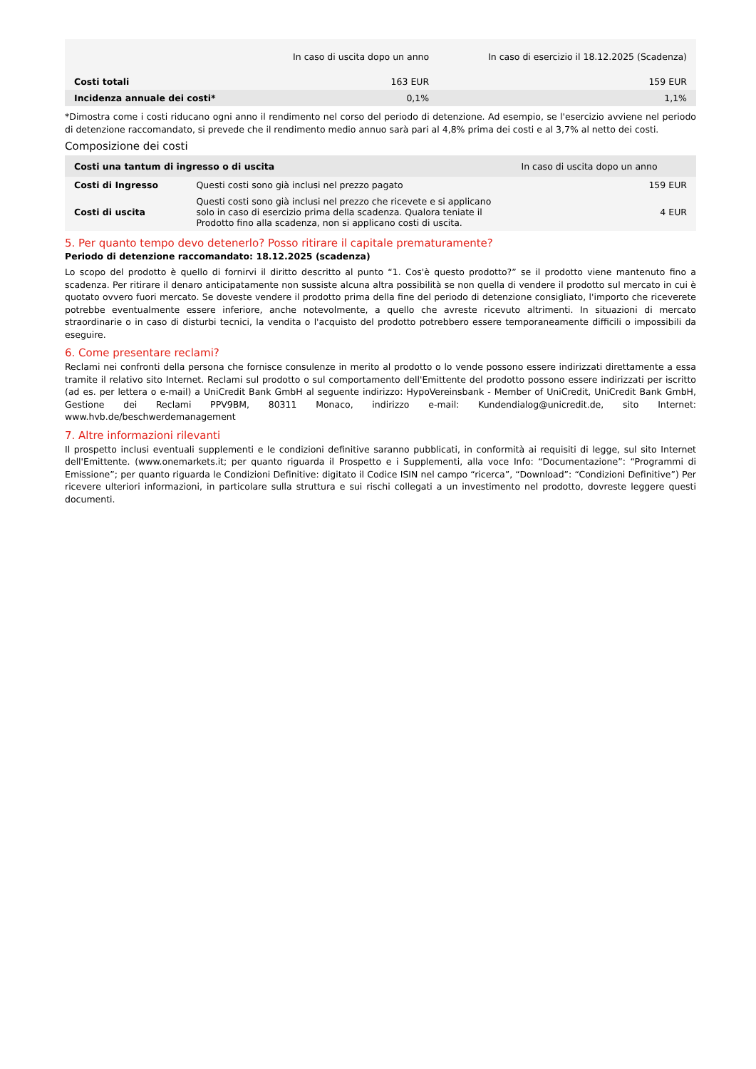| | In caso di uscita dopo un anno | In caso di esercizio il 18.12.2025 (Scadenza) |
| --- | --- | --- |
| Costi totali | 163 EUR | 159 EUR |
| Incidenza annuale dei costi* | 0,1% | 1,1% |
*Dimostra come i costi riducano ogni anno il rendimento nel corso del periodo di detenzione. Ad esempio, se l'esercizio avviene nel periodo di detenzione raccomandato, si prevede che il rendimento medio annuo sarà pari al 4,8% prima dei costi e al 3,7% al netto dei costi.
Composizione dei costi
| Costi una tantum di ingresso o di uscita | | In caso di uscita dopo un anno |
| --- | --- | --- |
| Costi di Ingresso | Questi costi sono già inclusi nel prezzo pagato | 159 EUR |
| Costi di uscita | Questi costi sono già inclusi nel prezzo che ricevete e si applicano solo in caso di esercizio prima della scadenza. Qualora teniate il Prodotto fino alla scadenza, non si applicano costi di uscita. | 4 EUR |
5. Per quanto tempo devo detenerlo? Posso ritirare il capitale prematuramente?
Periodo di detenzione raccomandato: 18.12.2025 (scadenza)
Lo scopo del prodotto è quello di fornirvi il diritto descritto al punto “1. Cos'è questo prodotto?” se il prodotto viene mantenuto fino a scadenza. Per ritirare il denaro anticipatamente non sussiste alcuna altra possibilità se non quella di vendere il prodotto sul mercato in cui è quotato ovvero fuori mercato. Se doveste vendere il prodotto prima della fine del periodo di detenzione consigliato, l'importo che riceverete potrebbe eventualmente essere inferiore, anche notevolmente, a quello che avreste ricevuto altrimenti. In situazioni di mercato straordinarie o in caso di disturbi tecnici, la vendita o l'acquisto del prodotto potrebbero essere temporaneamente difficili o impossibili da eseguire.
6. Come presentare reclami?
Reclami nei confronti della persona che fornisce consulenze in merito al prodotto o lo vende possono essere indirizzati direttamente a essa tramite il relativo sito Internet. Reclami sul prodotto o sul comportamento dell'Emittente del prodotto possono essere indirizzati per iscritto (ad es. per lettera o e-mail) a UniCredit Bank GmbH al seguente indirizzo: HypoVereinsbank - Member of UniCredit, UniCredit Bank GmbH, Gestione dei Reclami PPV9BM, 80311 Monaco, indirizzo e-mail: Kundendialog@unicredit.de, sito Internet: www.hvb.de/beschwerdemanagement
7. Altre informazioni rilevanti
Il prospetto inclusi eventuali supplementi e le condizioni definitive saranno pubblicati, in conformità ai requisiti di legge, sul sito Internet dell'Emittente. (www.onemarkets.it; per quanto riguarda il Prospetto e i Supplementi, alla voce Info: “Documentazione”: “Programmi di Emissione”; per quanto riguarda le Condizioni Definitive: digitato il Codice ISIN nel campo “ricerca”, “Download”: “Condizioni Definitive”) Per ricevere ulteriori informazioni, in particolare sulla struttura e sui rischi collegati a un investimento nel prodotto, dovreste leggere questi documenti.